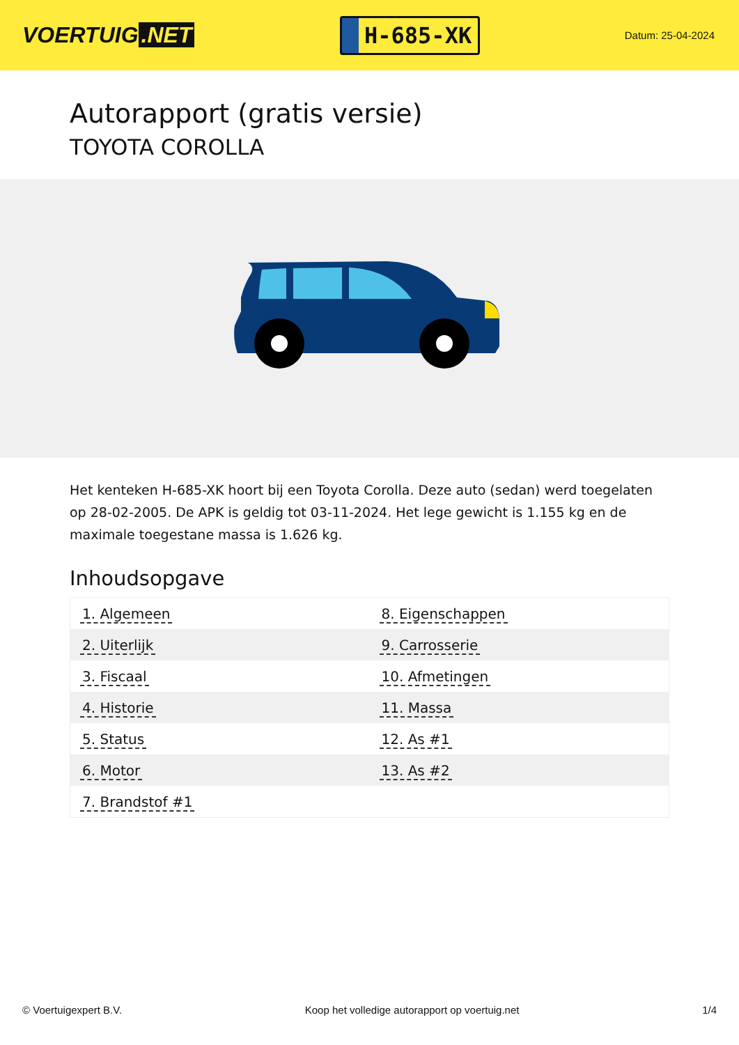VOERTUIG.NET
H-685-XK
Datum: 25-04-2024
Autorapport (gratis versie)
TOYOTA COROLLA
Het kenteken H-685-XK hoort bij een Toyota Corolla. Deze auto (sedan) werd toegelaten op 28-02-2005. De APK is geldig tot 03-11-2024. Het lege gewicht is 1.155 kg en de maximale toegestane massa is 1.626 kg.
Inhoudsopgave
| 1. Algemeen | 8. Eigenschappen |
| 2. Uiterlijk | 9. Carrosserie |
| 3. Fiscaal | 10. Afmetingen |
| 4. Historie | 11. Massa |
| 5. Status | 12. As #1 |
| 6. Motor | 13. As #2 |
| 7. Brandstof #1 | |
© Voertuigexpert B.V. Koop het volledige autorapport op voertuig.net 1/4